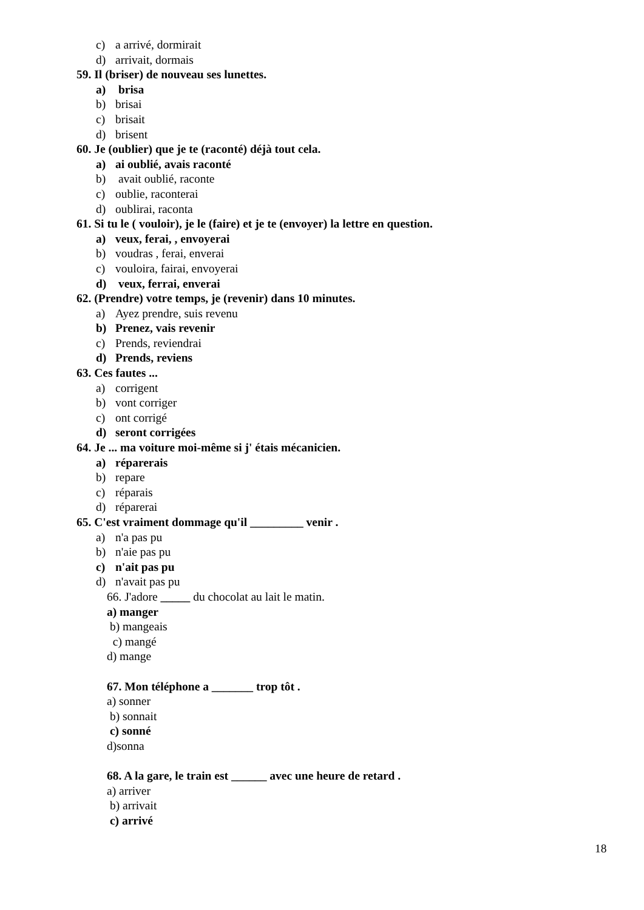c) a arrivé, dormirait
d) arrivait, dormais
59. Il (briser) de nouveau ses lunettes.
a) brisa
b) brisai
c) brisait
d) brisent
60. Je (oublier) que je te (raconté) déjà tout cela.
a) ai oublié, avais raconté
b) avait oublié, raconte
c) oublie, raconterai
d) oublirai, raconta
61. Si tu le ( vouloir), je le (faire) et je te (envoyer) la lettre en question.
a) veux, ferai, , envoyerai
b) voudras , ferai, enverai
c) vouloira, fairai, envoyerai
d) veux, ferrai, enverai
62. (Prendre) votre temps, je (revenir) dans 10 minutes.
a) Ayez prendre, suis revenu
b) Prenez, vais revenir
c) Prends, reviendrai
d) Prends, reviens
63. Ces fautes ...
a) corrigent
b) vont corriger
c) ont corrigé
d) seront corrigées
64. Je ... ma voiture moi-même si j' étais mécanicien.
a) réparerais
b) repare
c) réparais
d) réparerai
65. C'est vraiment dommage qu'il _________ venir .
a) n'a pas pu
b) n'aie pas pu
c) n'ait pas pu
d) n'avait pas pu
66. J'adore _____ du chocolat au lait le matin.
a) manger
b) mangeais
c) mangé
d) mange
67. Mon téléphone a _______ trop tôt .
a) sonner
b) sonnait
c) sonné
d)sonna
68. A la gare, le train est ______ avec une heure de retard .
a) arriver
b) arrivait
c) arrivé
18